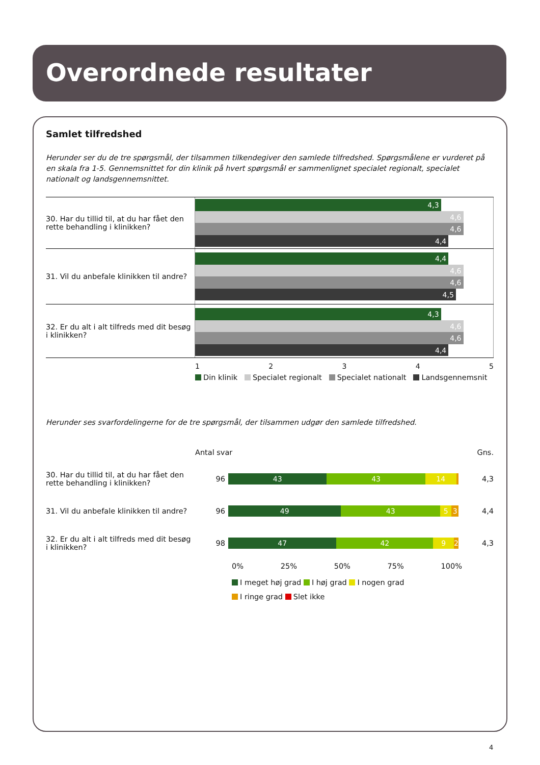Overordnede resultater
Samlet tilfredshed
Herunder ser du de tre spørgsmål, der tilsammen tilkendegiver den samlede tilfredshed. Spørgsmålene er vurderet på en skala fra 1-5. Gennemsnittet for din klinik på hvert spørgsmål er sammenlignet specialet regionalt, specialet nationalt og landsgennemsnittet.
30. Har du tillid til, at du har fået den rette behandling i klinikken?
4,3
4,6
4,6
4,4
31. Vil du anbefale klinikken til andre?
4,4
4,6
4,6
4,5
32. Er du alt i alt tilfreds med dit besøg i klinikken?
4,3
4,6
4,6
4,4
1 2 3 4 5
Din klinik Specialet regionalt Specialet nationalt Landsgennemsnit
Herunder ses svarfordelingerne for de tre spørgsmål, der tilsammen udgør den samlede tilfredshed.
Antal svar Gns.
30. Har du tillid til, at du har fået den rette behandling i klinikken?
96
43 43 14
4,3
31. Vil du anbefale klinikken til andre?
96
49 43 5 3
4,4
32. Er du alt i alt tilfreds med dit besøg i klinikken?
98
47 42 9 2
4,3
0% 25% 50% 75% 100%
I meget høj grad I høj grad I nogen grad
I ringe grad Slet ikke
4